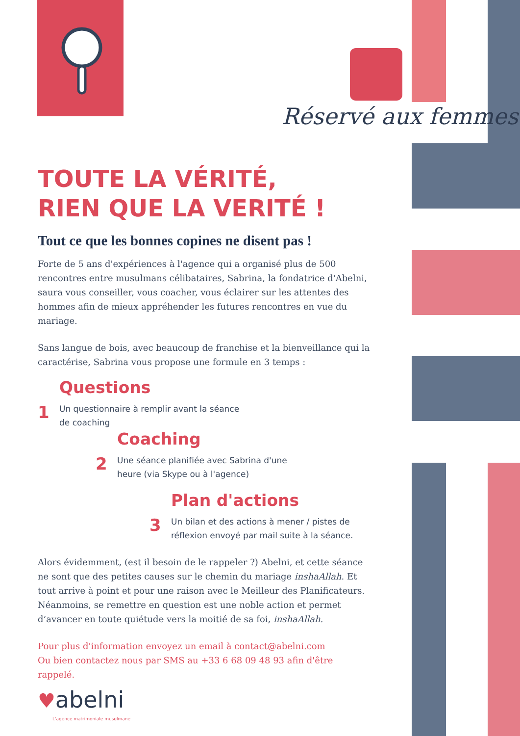Réservé aux femmes
TOUTE LA VÉRITÉ,
RIEN QUE LA VERITÉ !
Tout ce que les bonnes copines ne disent pas !
Forte de 5 ans d'expériences à l'agence qui a organisé plus de 500 rencontres entre musulmans célibataires, Sabrina, la fondatrice d'Abelni, saura vous conseiller, vous coacher, vous éclairer sur les attentes des hommes afin de mieux appréhender les futures rencontres en vue du mariage.
Sans langue de bois, avec beaucoup de franchise et la bienveillance qui la caractérise, Sabrina vous propose une formule en 3 temps :
1
Questions
Un questionnaire à remplir avant la séance
de coaching
2
Coaching
Une séance planifiée avec Sabrina d'une
heure (via Skype ou à l'agence)
3
Plan d'actions
Un bilan et des actions à mener / pistes de
réflexion envoyé par mail suite à la séance.
Alors évidemment, (est il besoin de le rappeler ?) Abelni, et cette séance ne sont que des petites causes sur le chemin du mariage inshaAllah. Et tout arrive à point et pour une raison avec le Meilleur des Planificateurs. Néanmoins, se remettre en question est une noble action et permet d’avancer en toute quiétude vers la moitié de sa foi, inshaAllah.
Pour plus d'information envoyez un email à contact@abelni.com
Ou bien contactez nous par SMS au +33 6 68 09 48 93 afin d'être rappelé.
♥abelni
L'agence matrimoniale musulmane